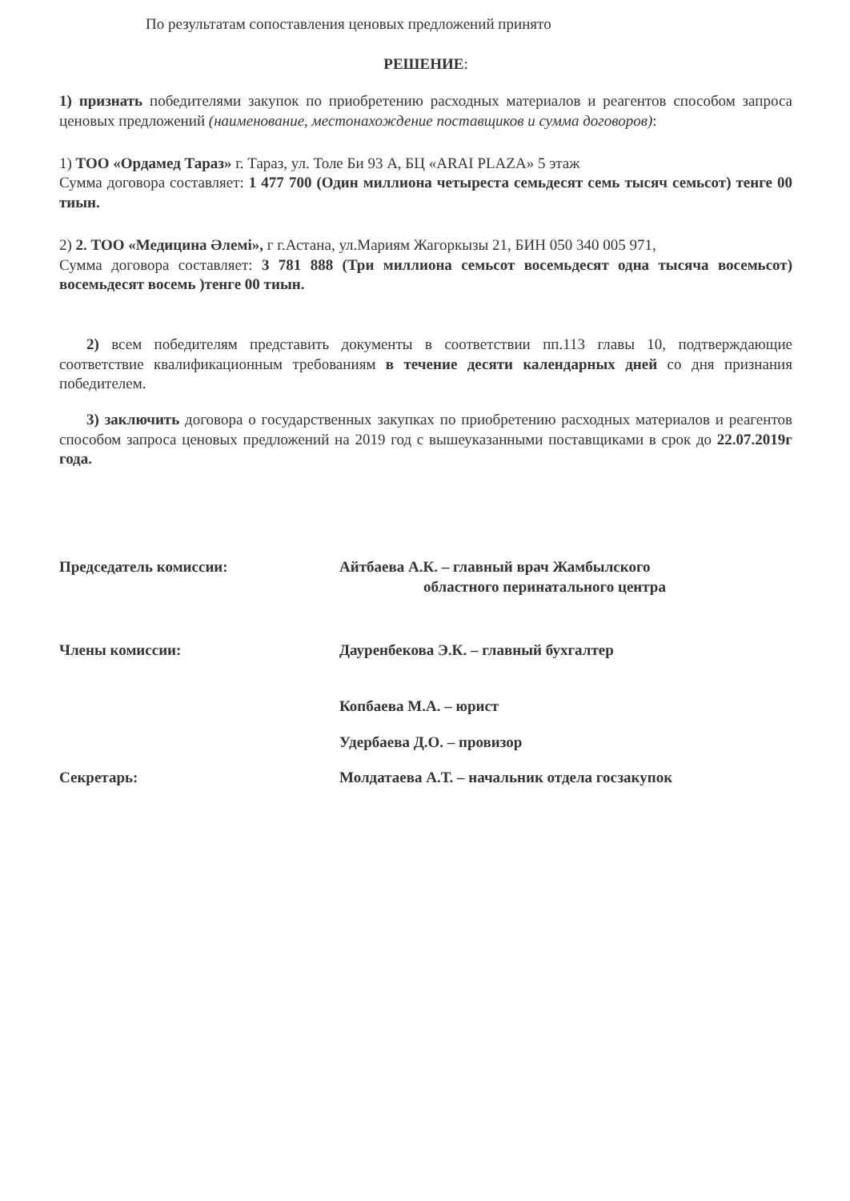По результатам сопоставления ценовых предложений принято
РЕШЕНИЕ:
1) признать победителями закупок по приобретению расходных материалов и реагентов способом запроса ценовых предложений (наименование, местонахождение поставщиков и сумма договоров):
1) ТОО «Ордамед Тараз» г. Тараз, ул. Толе Би 93 А, БЦ «ARAI PLAZA» 5 этаж
Сумма договора составляет: 1 477 700 (Один миллиона четыреста семьдесят семь тысяч семьсот) тенге 00 тиын.
2) 2. ТОО «Медицина Әлемі», г г.Астана, ул.Мариям Жагоркызы 21, БИН 050 340 005 971,
Сумма договора составляет: 3 781 888 (Три миллиона семьсот восемьдесят одна тысяча восемьсот) восемьдесят восемь )тенге 00 тиын.
2) всем победителям представить документы в соответствии пп.113 главы 10, подтверждающие соответствие квалификационным требованиям в течение десяти календарных дней со дня признания победителем.
3) заключить договора о государственных закупках по приобретению расходных материалов и реагентов способом запроса ценовых предложений на 2019 год с вышеуказанными поставщиками в срок до 22.07.2019г года.
Председатель комиссии: Айтбаева А.К. – главный врач Жамбылского
областного перинатального центра
Члены комиссии: Дауренбекова Э.К. – главный бухгалтер
Копбаева М.А. – юрист
Удербаева Д.О. – провизор
Секретарь: Молдатаева А.Т. – начальник отдела госзакупок